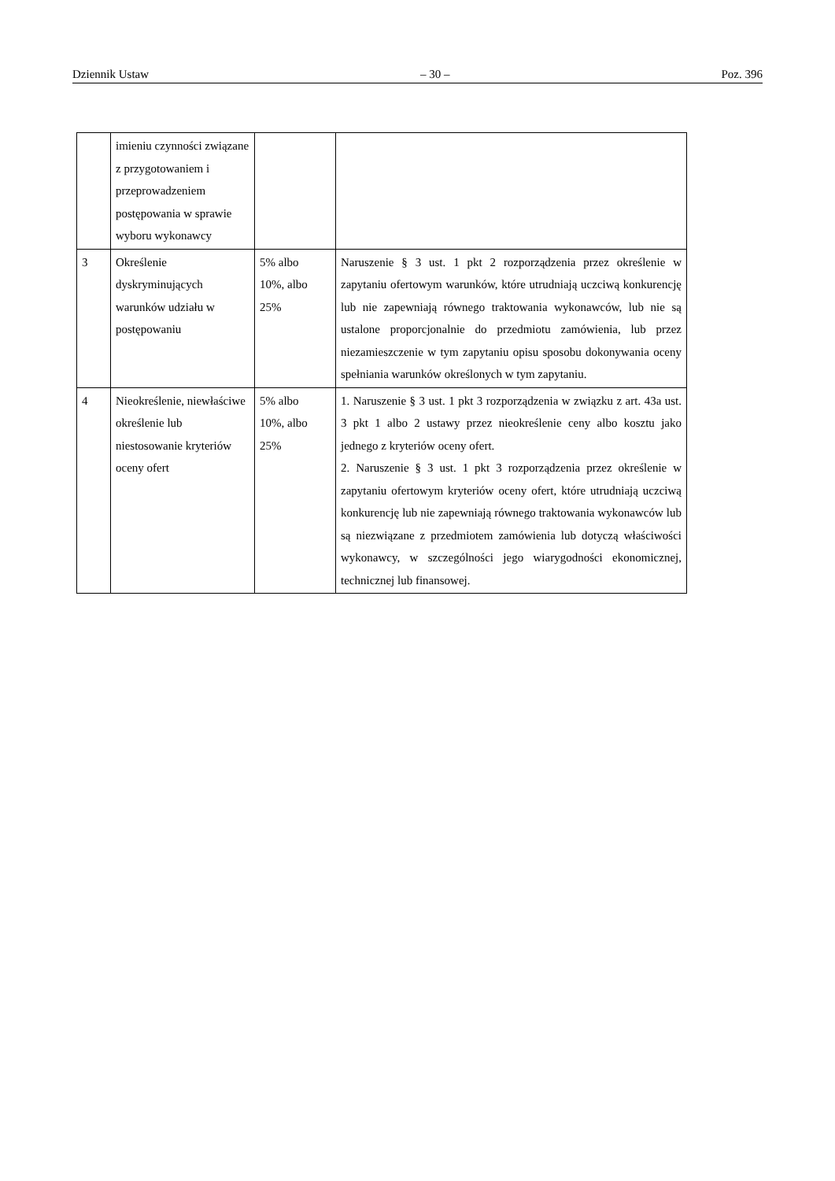Dziennik Ustaw – 30 – Poz. 396
| | imieniu czynności związane z przygotowaniem i przeprowadzeniem postępowania w sprawie wyboru wykonawcy | | |
| 3 | Określenie dyskryminujących warunków udziału w postępowaniu | 5% albo 10%, albo 25% | Naruszenie § 3 ust. 1 pkt 2 rozporządzenia przez określenie w zapytaniu ofertowym warunków, które utrudniają uczciwą konkurencję lub nie zapewniają równego traktowania wykonawców, lub nie są ustalone proporcjonalnie do przedmiotu zamówienia, lub przez niezamieszczenie w tym zapytaniu opisu sposobu dokonywania oceny spełniania warunków określonych w tym zapytaniu. |
| 4 | Nieokreślenie, niewłaściwe określenie lub niestosowanie kryteriów oceny ofert | 5% albo 10%, albo 25% | 1. Naruszenie § 3 ust. 1 pkt 3 rozporządzenia w związku z art. 43a ust. 3 pkt 1 albo 2 ustawy przez nieokreślenie ceny albo kosztu jako jednego z kryteriów oceny ofert. 2. Naruszenie § 3 ust. 1 pkt 3 rozporządzenia przez określenie w zapytaniu ofertowym kryteriów oceny ofert, które utrudniają uczciwą konkurencję lub nie zapewniają równego traktowania wykonawców lub są niezwiązane z przedmiotem zamówienia lub dotyczą właściwości wykonawcy, w szczególności jego wiarygodności ekonomicznej, technicznej lub finansowej. |